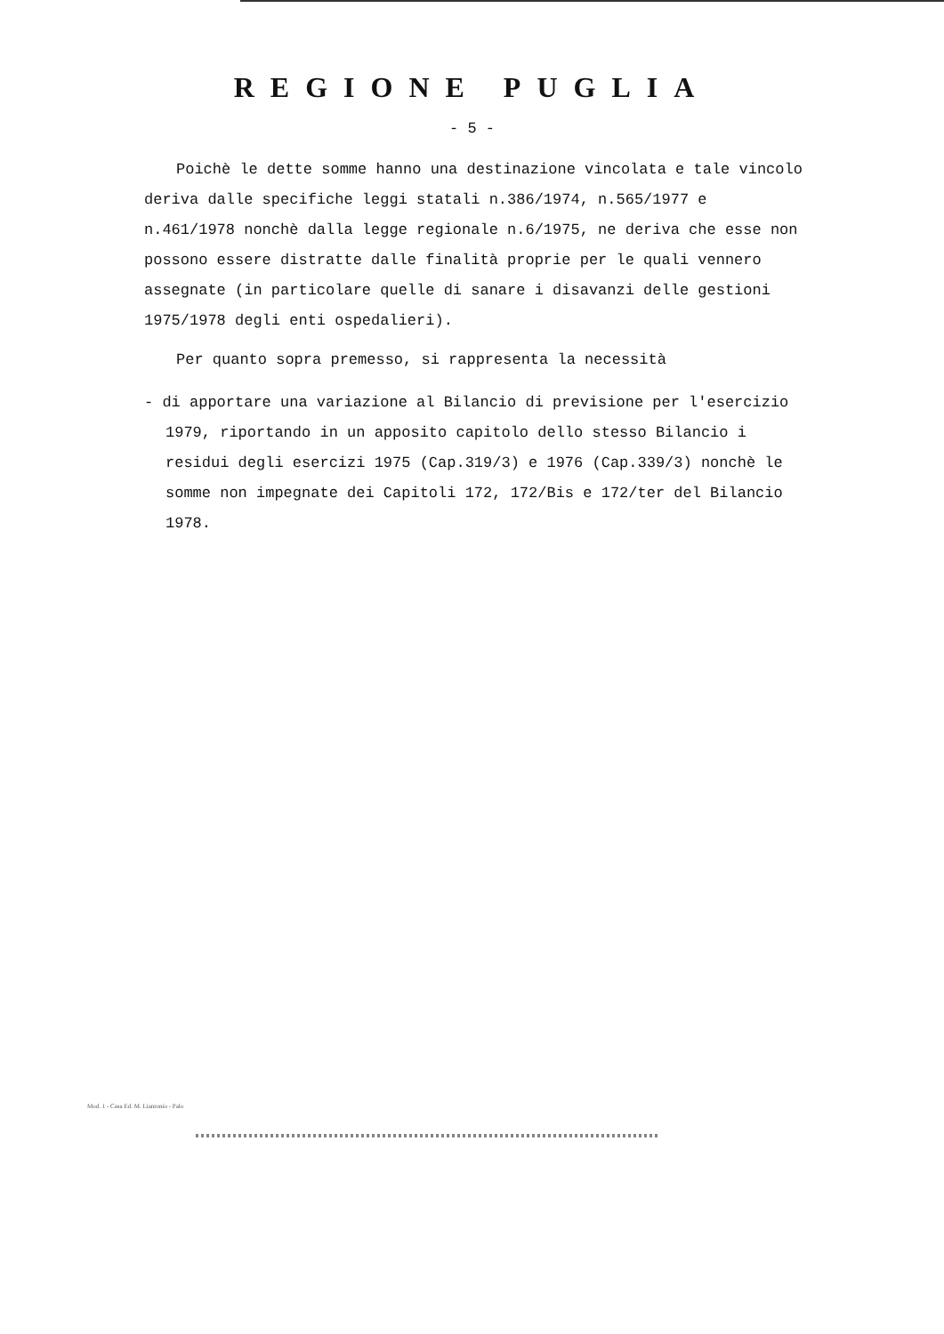REGIONE PUGLIA
- 5 -
Poichè le dette somme hanno una destinazione vincolata e tale vincolo deriva dalle specifiche leggi statali n.386/1974, n.565/1977 e n.461/1978 nonchè dalla legge regionale n.6/1975, ne deriva che esse non possono essere distratte dalle finalità proprie per le quali vennero assegnate (in particolare quelle di sanare i disavanzi delle gestioni 1975/1978 degli enti ospedalieri).
Per quanto sopra premesso, si rappresenta la necessità
- di apportare una variazione al Bilancio di previsione per l'esercizio 1979, riportando in un apposito capitolo dello stesso Bilancio i residui degli esercizi 1975 (Cap.319/3) e 1976 (Cap.339/3) nonchè le somme non impegnate dei Capitoli 172, 172/Bis e 172/ter del Bilancio 1978.
Mod. 1 - Casa Ed. M. Lianronio - Palo